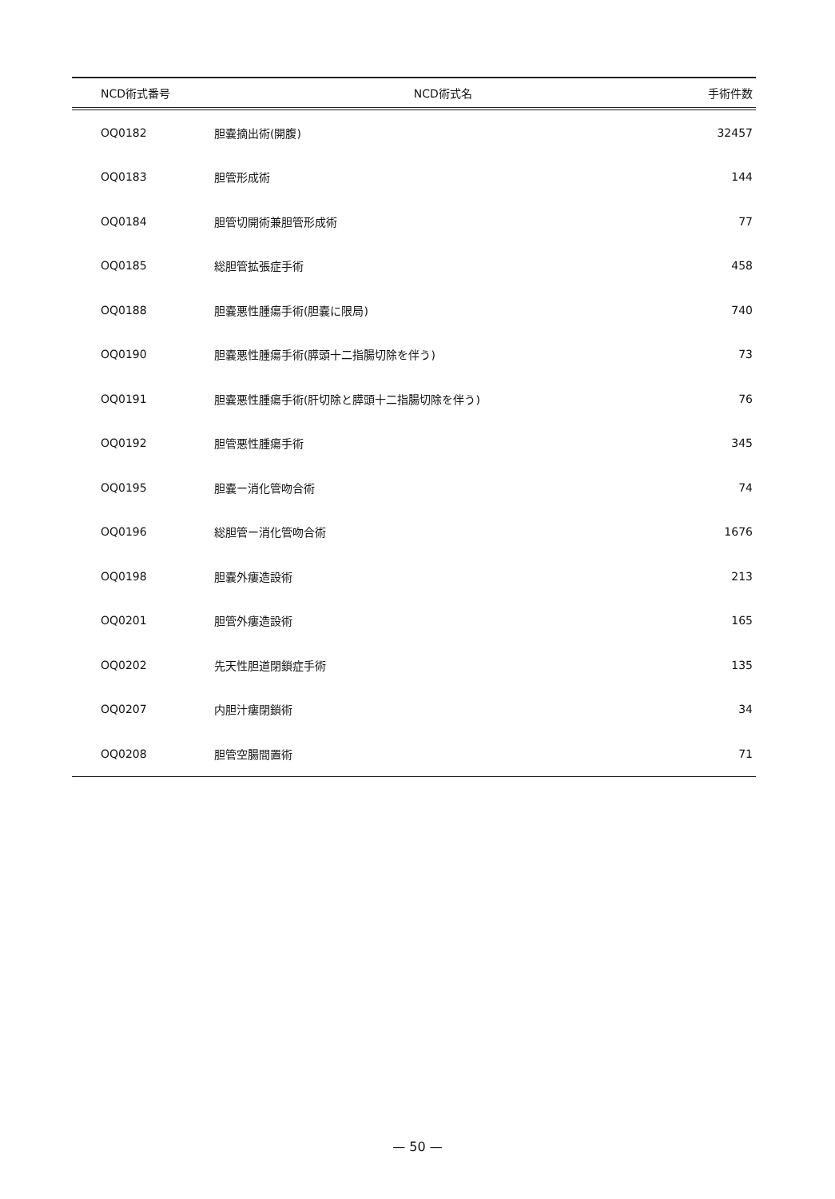| NCD術式番号 | NCD術式名 | 手術件数 |
| --- | --- | --- |
| OQ0182 | 胆嚢摘出術(開腹) | 32457 |
| OQ0183 | 胆管形成術 | 144 |
| OQ0184 | 胆管切開術兼胆管形成術 | 77 |
| OQ0185 | 総胆管拡張症手術 | 458 |
| OQ0188 | 胆嚢悪性腫瘍手術(胆嚢に限局) | 740 |
| OQ0190 | 胆嚢悪性腫瘍手術(膵頭十二指腸切除を伴う) | 73 |
| OQ0191 | 胆嚢悪性腫瘍手術(肝切除と膵頭十二指腸切除を伴う) | 76 |
| OQ0192 | 胆管悪性腫瘍手術 | 345 |
| OQ0195 | 胆嚢ー消化管吻合術 | 74 |
| OQ0196 | 総胆管ー消化管吻合術 | 1676 |
| OQ0198 | 胆嚢外瘻造設術 | 213 |
| OQ0201 | 胆管外瘻造設術 | 165 |
| OQ0202 | 先天性胆道閉鎖症手術 | 135 |
| OQ0207 | 内胆汁瘻閉鎖術 | 34 |
| OQ0208 | 胆管空腸間置術 | 71 |
— 50 —